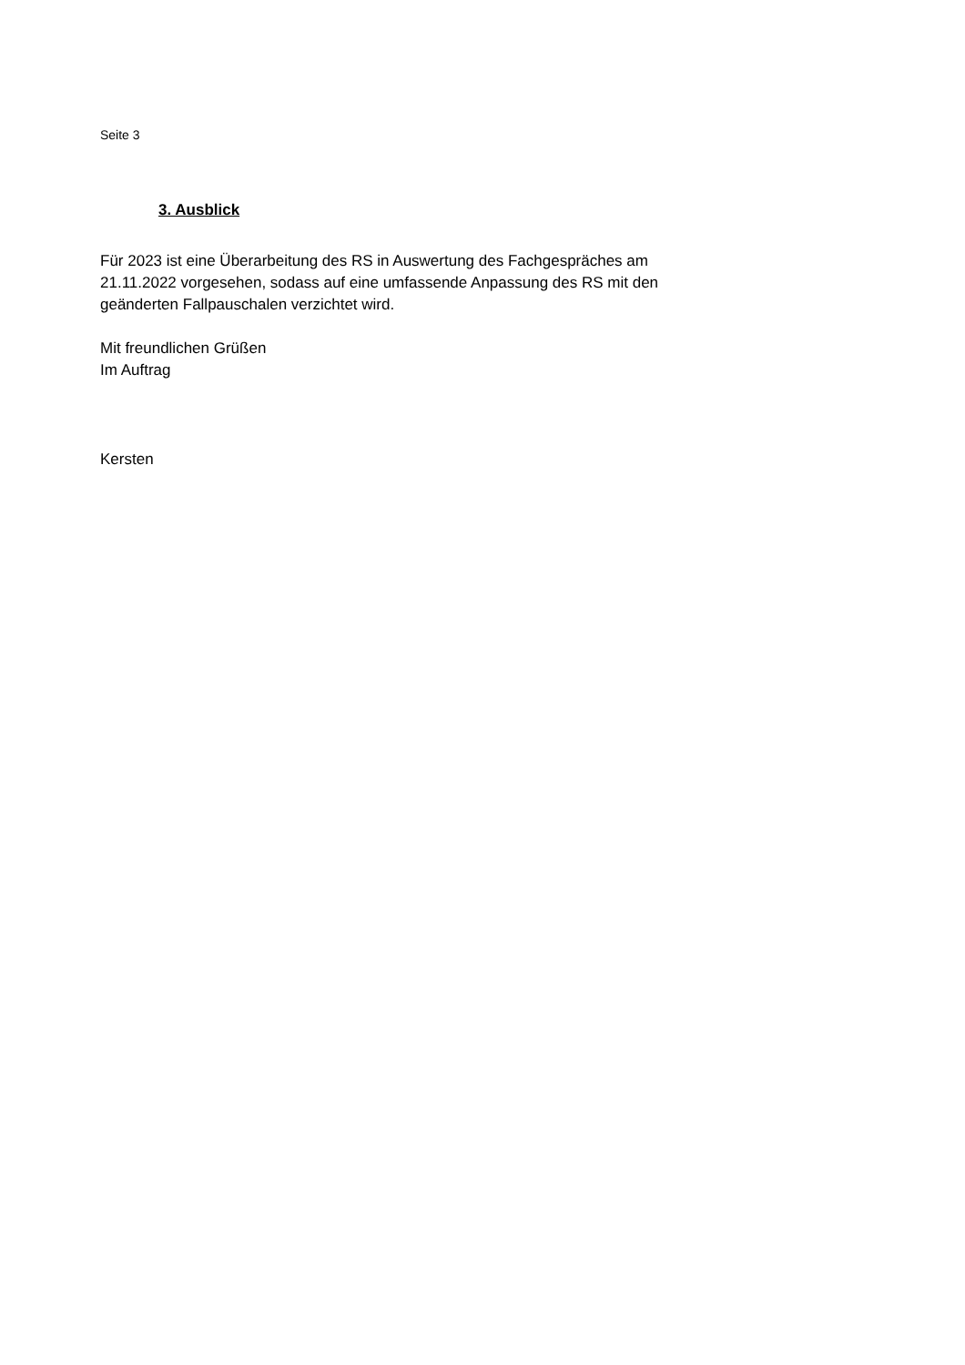Seite 3
3. Ausblick
Für 2023 ist eine Überarbeitung des RS in Auswertung des Fachgespräches am 21.11.2022 vorgesehen, sodass auf eine umfassende Anpassung des RS mit den geänderten Fallpauschalen verzichtet wird.
Mit freundlichen Grüßen
Im Auftrag
Kersten